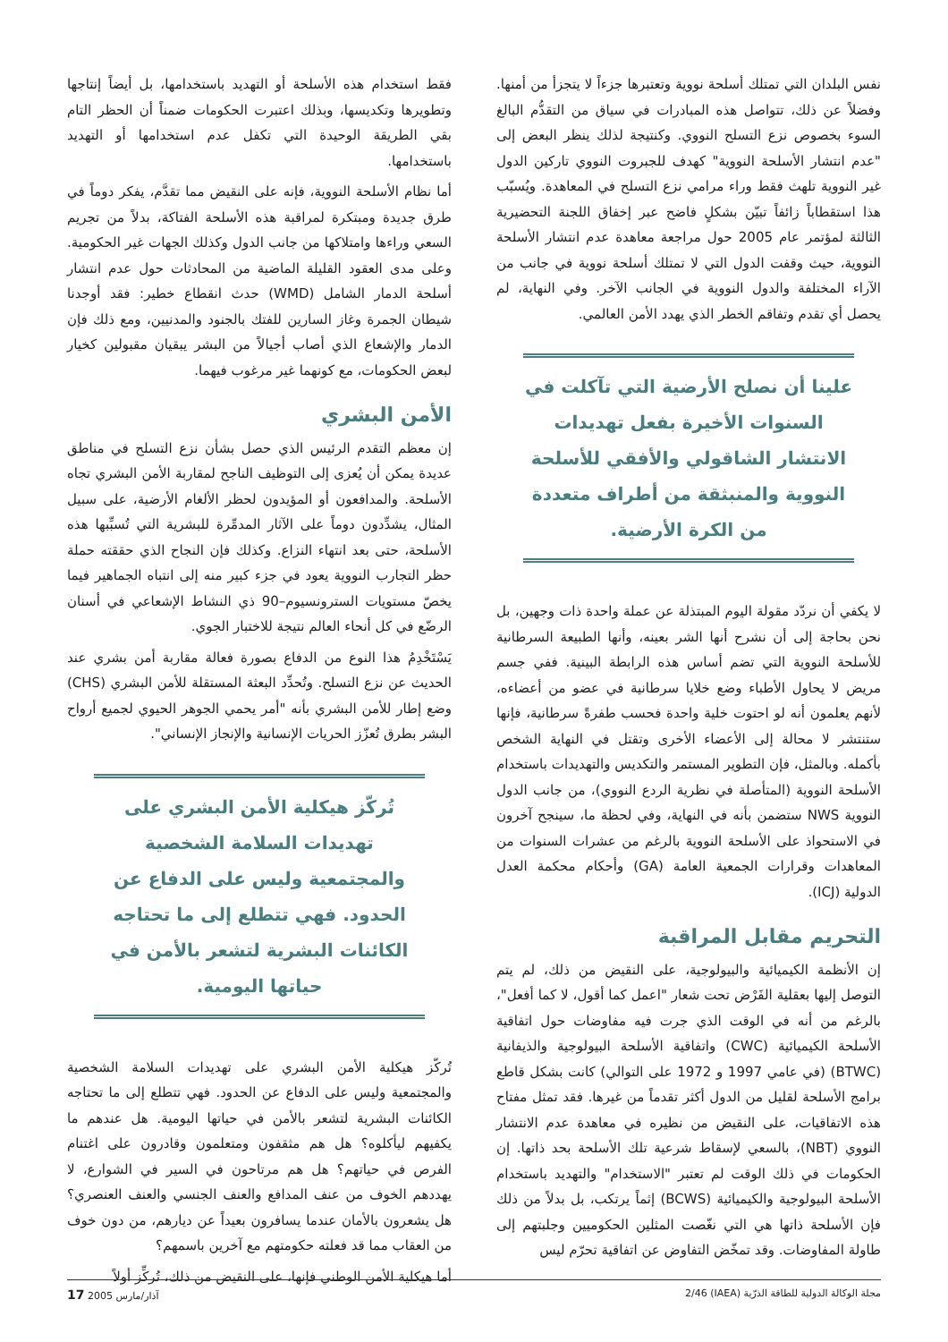نفس البلدان التي تمتلك أسلحة نووية وتعتبرها جزءاً لا يتجزأ من أمنها. وفضلاً عن ذلك، تتواصل هذه المبادرات في سياق من التقدُّم البالغ السوء بخصوص نزع التسلح النووي. وكنتيجة لذلك ينظر البعض إلى "عدم انتشار الأسلحة النووية" كهدف للجبروت النووي تاركين الدول غير النووية تلهث فقط وراء مرامي نزع التسلح في المعاهدة. ويُسبّب هذا استقطاباً زائفاً تبيّن بشكلٍ فاضح عبر إخفاق اللجنة التحضيرية الثالثة لمؤتمر عام 2005 حول مراجعة معاهدة عدم انتشار الأسلحة النووية، حيث وقفت الدول التي لا تمتلك أسلحة نووية في جانب من الآراء المختلفة والدول النووية في الجانب الآخر. وفي النهاية، لم يحصل أي تقدم وتفاقم الخطر الذي يهدد الأمن العالمي.
علينا أن نصلح الأرضية التي تآكلت في السنوات الأخيرة بفعل تهديدات الانتشار الشاقولي والأفقي للأسلحة النووية والمنبثقة من أطراف متعددة من الكرة الأرضية.
لا يكفي أن نردّد مقولة اليوم المبتذلة عن عملة واحدة ذات وجهين، بل نحن بحاجة إلى أن نشرح أنها الشر بعينه، وأنها الطبيعة السرطانية للأسلحة النووية التي تضم أساس هذه الرابطة البينية. ففي جسم مريض لا يحاول الأطباء وضع خلايا سرطانية في عضو من أعضاءه، لأنهم يعلمون أنه لو احتوت خلية واحدة فحسب طفرةً سرطانية، فإنها ستنتشر لا محالة إلى الأعضاء الأخرى وتقتل في النهاية الشخص بأكمله. وبالمثل، فإن التطوير المستمر والتكديس والتهديدات باستخدام الأسلحة النووية (المتأصلة في نظرية الردع النووي)، من جانب الدول النووية NWS ستضمن بأنه في النهاية، وفي لحظة ما، سينجح آخرون في الاستحواذ على الأسلحة النووية بالرغم من عشرات السنوات من المعاهدات وقرارات الجمعية العامة (GA) وأحكام محكمة العدل الدولية (ICJ).
التحريم مقابل المراقبة
إن الأنظمة الكيميائية والبيولوجية، على النقيض من ذلك، لم يتم التوصل إليها بعقلية الفَرْض تحت شعار "اعمل كما أقول، لا كما أفعل"، بالرغم من أنه في الوقت الذي جرت فيه مفاوضات حول اتفاقية الأسلحة الكيميائية (CWC) واتفاقية الأسلحة البيولوجية والذيفانية (BTWC) (في عامي 1997 و 1972 على التوالي) كانت بشكل قاطع برامج الأسلحة لقليل من الدول أكثر تقدماً من غيرها. فقد تمثل مفتاح هذه الاتفاقيات، على النقيض من نظيره في معاهدة عدم الانتشار النووي (NBT)، بالسعي لإسقاط شرعية تلك الأسلحة بحد ذاتها. إن الحكومات في ذلك الوقت لم تعتبر "الاستخدام" والتهديد باستخدام الأسلحة البيولوجية والكيميائية (BCWS) إثماً يرتكب، بل بدلاً من ذلك فإن الأسلحة ذاتها هي التي نغّصت المثلين الحكوميين وجلبتهم إلى طاولة المفاوضات. وقد تمخّض التفاوض عن اتفاقية تحرّم ليس
فقط استخدام هذه الأسلحة أو التهديد باستخدامها، بل أيضاً إنتاجها وتطويرها وتكديسها، وبذلك اعتبرت الحكومات ضمناً أن الحظر التام بقي الطريقة الوحيدة التي تكفل عدم استخدامها أو التهديد باستخدامها.
أما نظام الأسلحة النووية، فإنه على النقيض مما تقدَّم، يفكر دوماً في طرق جديدة ومبتكرة لمراقبة هذه الأسلحة الفتاكة، بدلاً من تجريم السعي وراءها وامتلاكها من جانب الدول وكذلك الجهات غير الحكومية. وعلى مدى العقود القليلة الماضية من المحادثات حول عدم انتشار أسلحة الدمار الشامل (WMD) حدث انقطاع خطير: فقد أوجدنا شيطان الجمرة وغاز السارين للفتك بالجنود والمدنيين، ومع ذلك فإن الدمار والإشعاع الذي أصاب أجيالاً من البشر يبقيان مقبولين كخيار لبعض الحكومات، مع كونهما غير مرغوب فيهما.
الأمن البشري
إن معظم التقدم الرئيس الذي حصل بشأن نزع التسلح في مناطق عديدة يمكن أن يُعزى إلى التوظيف الناجح لمقاربة الأمن البشري تجاه الأسلحة. والمدافعون أو المؤيدون لحظر الألغام الأرضية، على سبيل المثال، يشدِّدون دوماً على الآثار المدمِّرة للبشرية التي تُسبِّبها هذه الأسلحة، حتى بعد انتهاء النزاع. وكذلك فإن النجاح الذي حققته حملة حظر التجارب النووية يعود في جزء كبير منه إلى انتباه الجماهير فيما يخصّ مستويات السترونسيوم–90 ذي النشاط الإشعاعي في أسنان الرضّع في كل أنحاء العالم نتيجة للاختبار الجوي.
يَسْتَخْدِمُ هذا النوع من الدفاع بصورة فعالة مقاربة أمن بشري عند الحديث عن نزع التسلح. وتُحدِّد البعثة المستقلة للأمن البشري (CHS) وضع إطار للأمن البشري بأنه "أمر يحمي الجوهر الحيوي لجميع أرواح البشر بطرق تُعزّز الحريات الإنسانية والإنجاز الإنساني".
تُركّز هيكلية الأمن البشري على تهديدات السلامة الشخصية والمجتمعية وليس على الدفاع عن الحدود. فهي تتطلع إلى ما تحتاجه الكائنات البشرية لتشعر بالأمن في حياتها اليومية.
تُركّز هيكلية الأمن البشري على تهديدات السلامة الشخصية والمجتمعية وليس على الدفاع عن الحدود. فهي تتطلع إلى ما تحتاجه الكائنات البشرية لتشعر بالأمن في حياتها اليومية. هل عندهم ما يكفيهم ليأكلوه؟ هل هم مثقفون ومتعلمون وقادرون على اغتنام الفرص في حياتهم؟ هل هم مرتاحون في السير في الشوارع، لا يهددهم الخوف من عنف المدافع والعنف الجنسي والعنف العنصري؟ هل يشعرون بالأمان عندما يسافرون بعيداً عن ديارهم، من دون خوف من العقاب مما قد فعلته حكومتهم مع آخرين باسمهم؟
أما هيكلية الأمن الوطني فإنها، على النقيض من ذلك، تُركِّز أولاً
مجلة الوكالة الدولية للطاقة الذرّية (IAEA) 2/46 آذار/مارس 2005 17